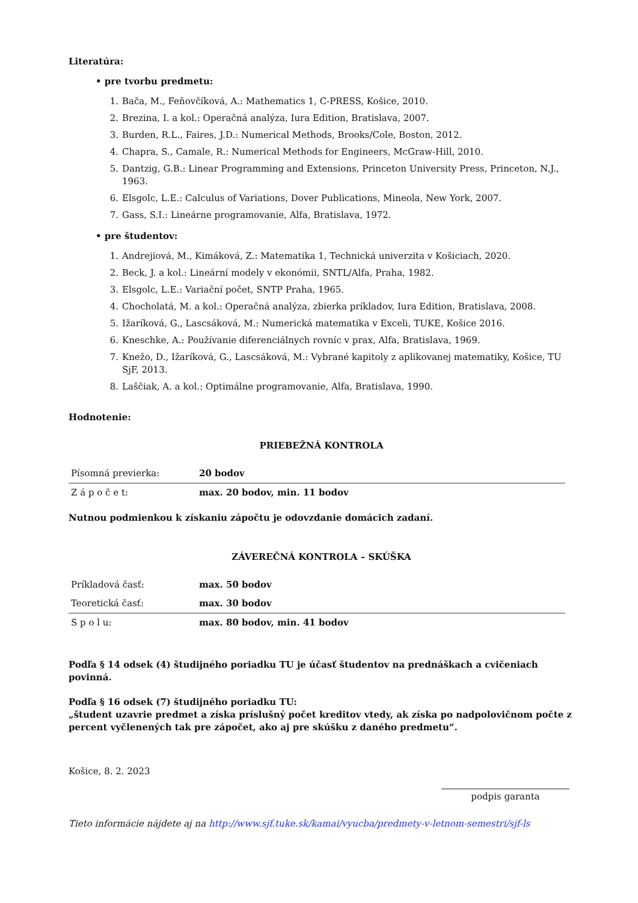Literatúra:
• pre tvorbu predmetu:
1. Bača, M., Feňovčíková, A.: Mathematics 1, C-PRESS, Košice, 2010.
2. Brezina, I. a kol.: Operačná analýza, Iura Edition, Bratislava, 2007.
3. Burden, R.L., Faires, J.D.: Numerical Methods, Brooks/Cole, Boston, 2012.
4. Chapra, S., Camale, R.: Numerical Methods for Engineers, McGraw-Hill, 2010.
5. Dantzig, G.B.: Linear Programming and Extensions, Princeton University Press, Princeton, N.J., 1963.
6. Elsgolc, L.E.: Calculus of Variations, Dover Publications, Mineola, New York, 2007.
7. Gass, S.I.: Lineárne programovanie, Alfa, Bratislava, 1972.
• pre študentov:
1. Andrejiová, M., Kimáková, Z.: Matematika 1, Technická univerzita v Košiciach, 2020.
2. Beck, J. a kol.: Lineární modely v ekonómii, SNTL/Alfa, Praha, 1982.
3. Elsgolc, L.E.: Variační počet, SNTP Praha, 1965.
4. Chocholatá, M. a kol.: Operačná analýza, zbierka príkladov, Iura Edition, Bratislava, 2008.
5. Ižaríková, G., Lascsáková, M.: Numerická matematika v Exceli, TUKE, Košice 2016.
6. Kneschke, A.: Používanie diferenciálnych rovníc v prax, Alfa, Bratislava, 1969.
7. Knežo, D., Ižaríková, G., Lascsáková, M.: Vybrané kapitoly z aplikovanej matematiky, Košice, TU SjF, 2013.
8. Laščiak, A. a kol.: Optimálne programovanie, Alfa, Bratislava, 1990.
Hodnotenie:
PRIEBEŽNÁ KONTROLA
| Písomná previerka: | 20 bodov |
| Z á p o č e t: | max. 20 bodov, min. 11 bodov |
Nutnou podmienkou k získaniu zápočtu je odovzdanie domácich zadaní.
ZÁVEREČNÁ KONTROLA – SKÚŠKA
| Príkladová časť: | max. 50 bodov |
| Teoretická časť: | max. 30 bodov |
| S p o l u: | max. 80 bodov, min. 41 bodov |
Podľa § 14 odsek (4) študijného poriadku TU je účasť študentov na prednáškach a cvičeniach povinná.
Podľa § 16 odsek (7) študijného poriadku TU:
„študent uzavrie predmet a získa príslušný počet kreditov vtedy, ak získa po nadpolovičnom počte z percent vyčlenených tak pre zápočet, ako aj pre skúšku z daného predmetu“.
Košice, 8. 2. 2023
podpis garanta
Tieto informácie nájdete aj na http://www.sjf.tuke.sk/kamai/vyucba/predmety-v-letnom-semestri/sjf-ls